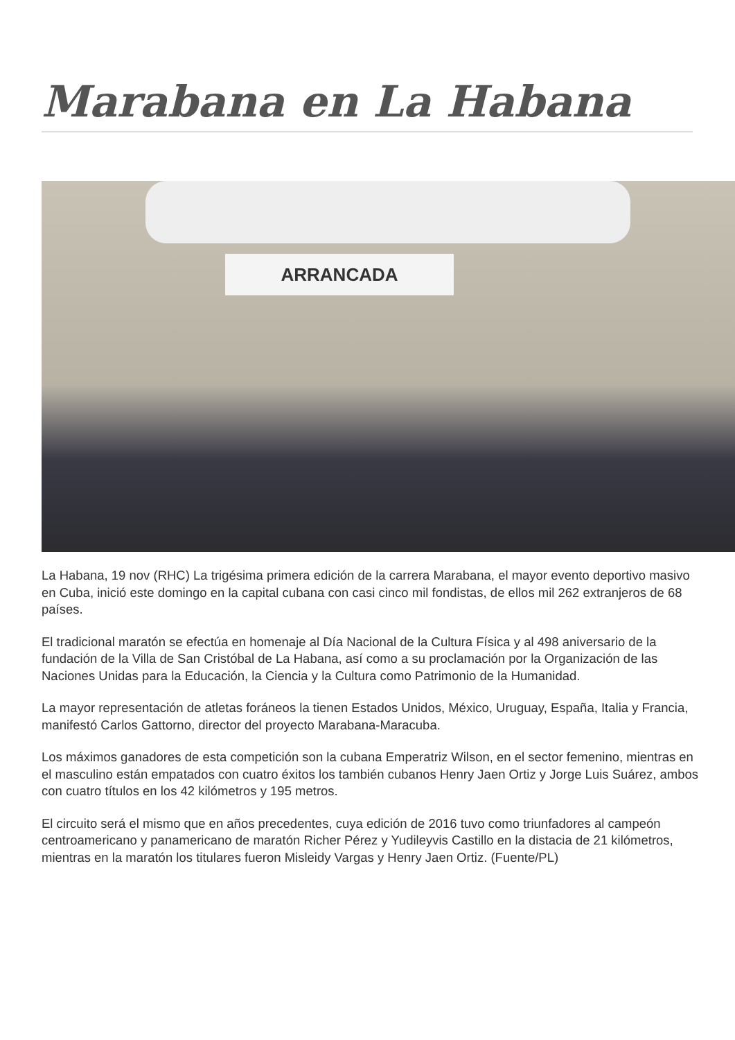Marabana en La Habana
ARRANCADA
La Habana, 19 nov (RHC) La trigésima primera edición de la carrera Marabana, el mayor evento deportivo masivo en Cuba, inició este domingo en la capital cubana con casi cinco mil fondistas, de ellos mil 262 extranjeros de 68 países.
El tradicional maratón se efectúa en homenaje al Día Nacional de la Cultura Física y al 498 aniversario de la fundación de la Villa de San Cristóbal de La Habana, así como a su proclamación por la Organización de las Naciones Unidas para la Educación, la Ciencia y la Cultura como Patrimonio de la Humanidad.
La mayor representación de atletas foráneos la tienen Estados Unidos, México, Uruguay, España, Italia y Francia, manifestó Carlos Gattorno, director del proyecto Marabana-Maracuba.
Los máximos ganadores de esta competición son la cubana Emperatriz Wilson, en el sector femenino, mientras en el masculino están empatados con cuatro éxitos los también cubanos Henry Jaen Ortiz y Jorge Luis Suárez, ambos con cuatro títulos en los 42 kilómetros y 195 metros.
El circuito será el mismo que en años precedentes, cuya edición de 2016 tuvo como triunfadores al campeón centroamericano y panamericano de maratón Richer Pérez y Yudileyvis Castillo en la distacia de 21 kilómetros, mientras en la maratón los titulares fueron Misleidy Vargas y Henry Jaen Ortiz. (Fuente/PL)